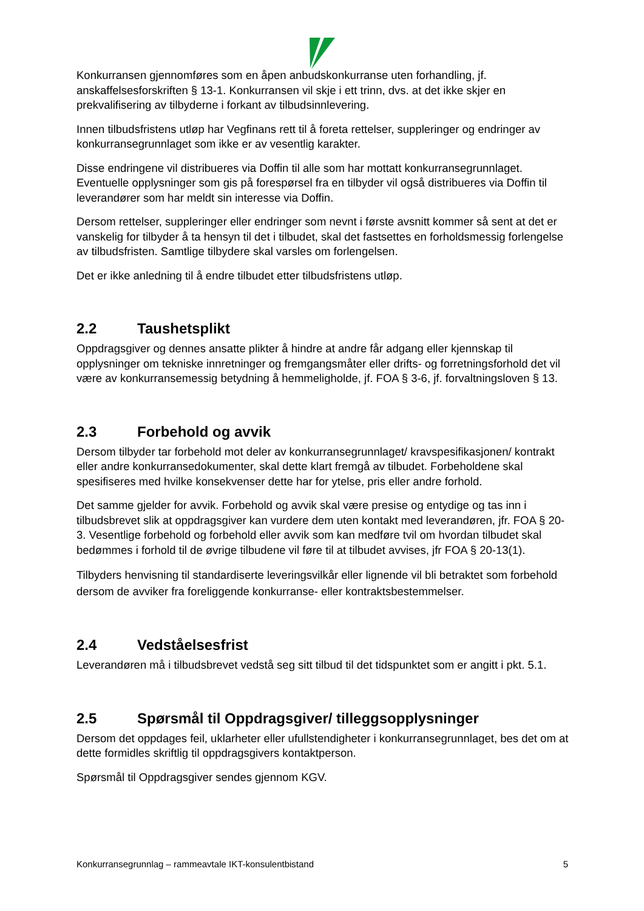Konkurransen gjennomføres som en åpen anbudskonkurranse uten forhandling, jf. anskaffelsesforskriften § 13-1. Konkurransen vil skje i ett trinn, dvs. at det ikke skjer en prekvalifisering av tilbyderne i forkant av tilbudsinnlevering.
Innen tilbudsfristens utløp har Vegfinans rett til å foreta rettelser, suppleringer og endringer av konkurransegrunnlaget som ikke er av vesentlig karakter.
Disse endringene vil distribueres via Doffin til alle som har mottatt konkurransegrunnlaget. Eventuelle opplysninger som gis på forespørsel fra en tilbyder vil også distribueres via Doffin til leverandører som har meldt sin interesse via Doffin.
Dersom rettelser, suppleringer eller endringer som nevnt i første avsnitt kommer så sent at det er vanskelig for tilbyder å ta hensyn til det i tilbudet, skal det fastsettes en forholdsmessig forlengelse av tilbudsfristen. Samtlige tilbydere skal varsles om forlengelsen.
Det er ikke anledning til å endre tilbudet etter tilbudsfristens utløp.
2.2 Taushetsplikt
Oppdragsgiver og dennes ansatte plikter å hindre at andre får adgang eller kjennskap til opplysninger om tekniske innretninger og fremgangsmåter eller drifts- og forretningsforhold det vil være av konkurransemessig betydning å hemmeligholde, jf. FOA § 3-6, jf. forvaltningsloven § 13.
2.3 Forbehold og avvik
Dersom tilbyder tar forbehold mot deler av konkurransegrunnlaget/ kravspesifikasjonen/ kontrakt eller andre konkurransedokumenter, skal dette klart fremgå av tilbudet. Forbeholdene skal spesifiseres med hvilke konsekvenser dette har for ytelse, pris eller andre forhold.
Det samme gjelder for avvik. Forbehold og avvik skal være presise og entydige og tas inn i tilbudsbrevet slik at oppdragsgiver kan vurdere dem uten kontakt med leverandøren, jfr. FOA § 20-3. Vesentlige forbehold og forbehold eller avvik som kan medføre tvil om hvordan tilbudet skal bedømmes i forhold til de øvrige tilbudene vil føre til at tilbudet avvises, jfr FOA § 20-13(1).
Tilbyders henvisning til standardiserte leveringsvilkår eller lignende vil bli betraktet som forbehold dersom de avviker fra foreliggende konkurranse- eller kontraktsbestemmelser.
2.4 Vedståelsesfrist
Leverandøren må i tilbudsbrevet vedstå seg sitt tilbud til det tidspunktet som er angitt i pkt. 5.1.
2.5 Spørsmål til Oppdragsgiver/ tilleggsopplysninger
Dersom det oppdages feil, uklarheter eller ufullstendigheter i konkurransegrunnlaget, bes det om at dette formidles skriftlig til oppdragsgivers kontaktperson.
Spørsmål til Oppdragsgiver sendes gjennom KGV.
Konkurransegrunnlag – rammeavtale IKT-konsulentbistand 5